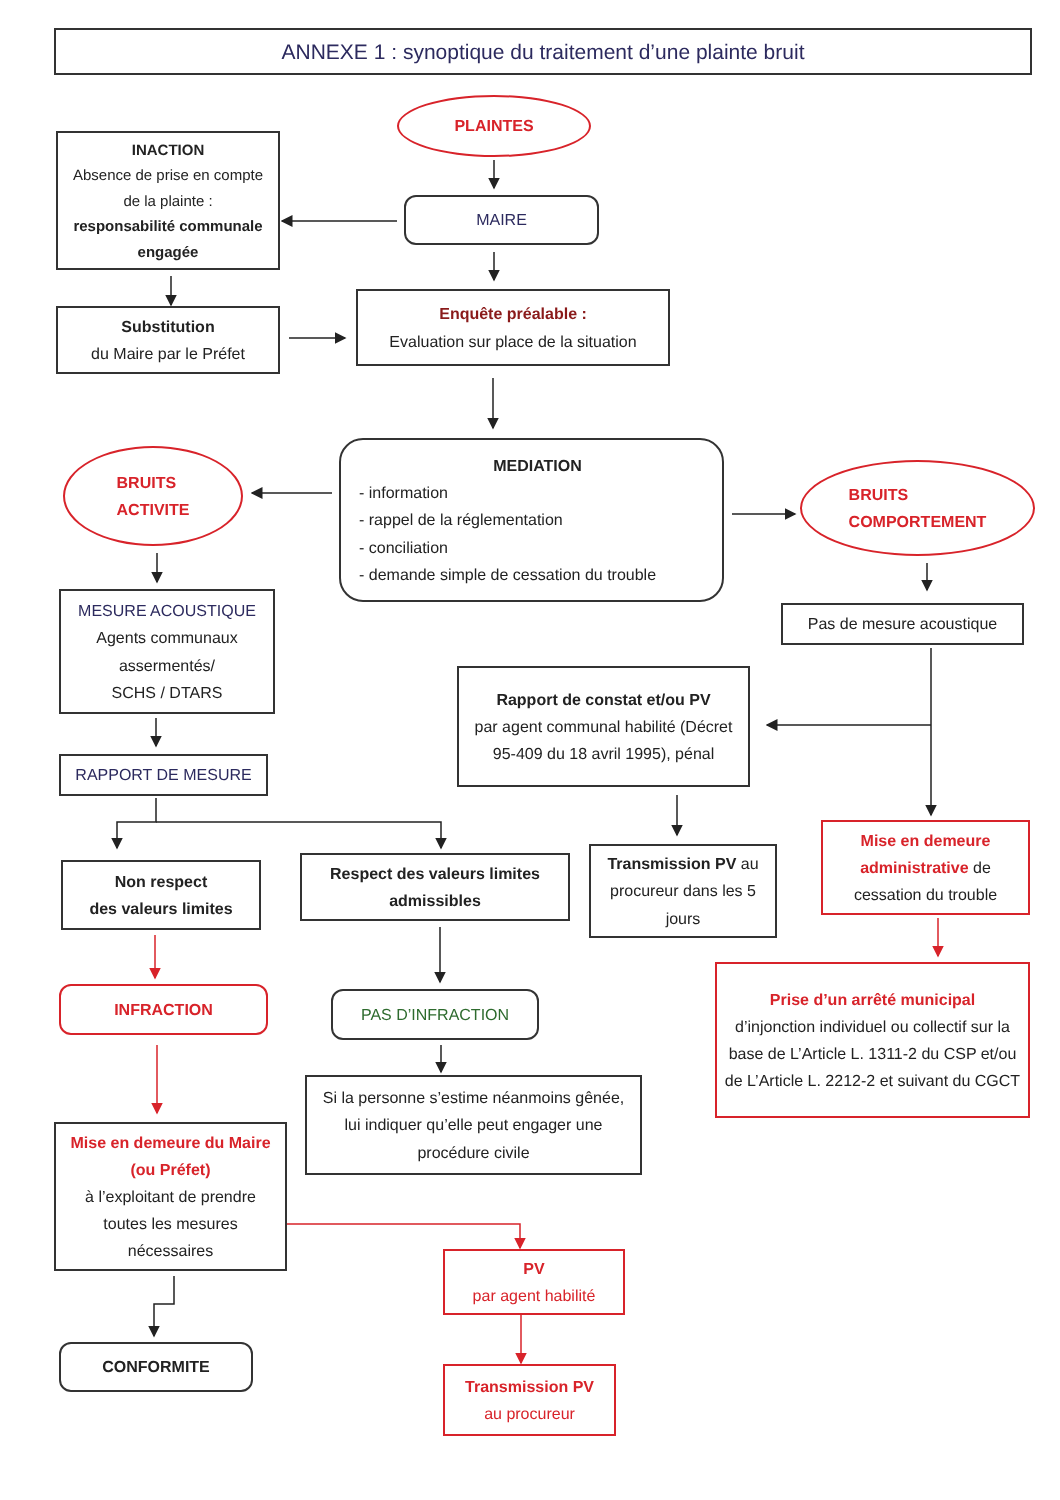ANNEXE 1 : synoptique du traitement d’une plainte bruit
PLAINTES
INACTION
Absence de prise en compte de la plainte :
responsabilité communale engagée
MAIRE
Substitution
du Maire par le Préfet
Enquête préalable :
Evaluation sur place de la situation
BRUITS
ACTIVITE
MEDIATION
- information
- rappel de la réglementation
- conciliation
- demande simple de cessation du trouble
BRUITS
COMPORTEMENT
MESURE ACOUSTIQUE
Agents communaux assermentés/
SCHS / DTARS
Pas de mesure acoustique
Rapport de constat et/ou PV
par agent communal habilité (Décret 95-409 du 18 avril 1995), pénal
RAPPORT DE MESURE
Non respect
des valeurs limites
Respect des valeurs limites admissibles
Transmission PV au procureur dans les 5 jours
Mise en demeure administrative de cessation du trouble
INFRACTION
PAS D’INFRACTION
Prise d’un arrêté municipal
d’injonction individuel ou collectif sur la base de L’Article L. 1311-2 du CSP et/ou de L’Article L. 2212-2 et suivant du CGCT
Si la personne s’estime néanmoins gênée, lui indiquer qu’elle peut engager une procédure civile
Mise en demeure du Maire (ou Préfet)
à l’exploitant de prendre toutes les mesures nécessaires
PV
par agent habilité
CONFORMITE
Transmission PV
au procureur